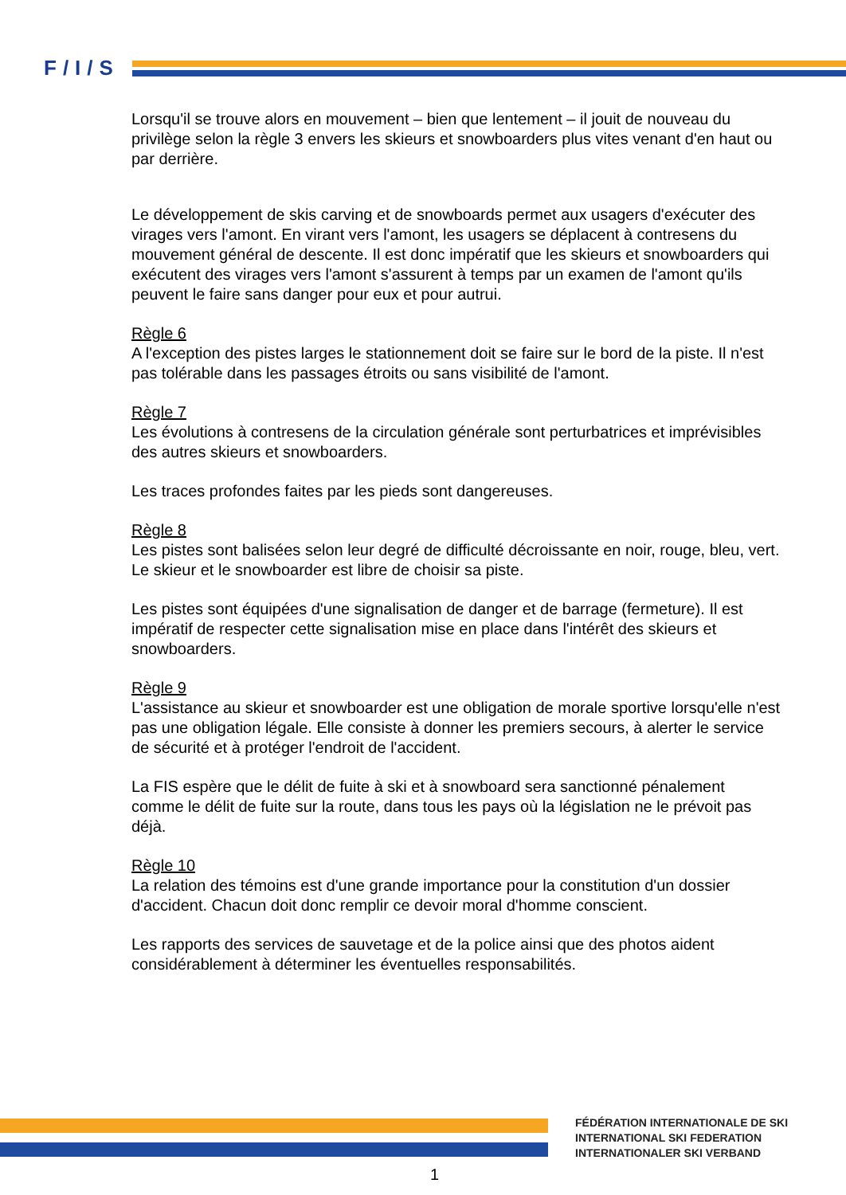F/I/S
Lorsqu'il se trouve alors en mouvement – bien que lentement – il jouit de nouveau du privilège selon la règle 3 envers les skieurs et snowboarders plus vites venant d'en haut ou par derrière.
Le développement de skis carving et de snowboards permet aux usagers d'exécuter des virages vers l'amont. En virant vers l'amont, les usagers se déplacent à contresens du mouvement général de descente. Il est donc impératif que les skieurs et snowboarders qui exécutent des virages vers l'amont s'assurent à temps par un examen de l'amont qu'ils peuvent le faire sans danger pour eux et pour autrui.
Règle 6
A l'exception des pistes larges le stationnement doit se faire sur le bord de la piste. Il n'est pas tolérable dans les passages étroits ou sans visibilité de l'amont.
Règle 7
Les évolutions à contresens de la circulation générale sont perturbatrices et imprévisibles des autres skieurs et snowboarders.
Les traces profondes faites par les pieds sont dangereuses.
Règle 8
Les pistes sont balisées selon leur degré de difficulté décroissante en noir, rouge, bleu, vert. Le skieur et le snowboarder est libre de choisir sa piste.
Les pistes sont équipées d'une signalisation de danger et de barrage (fermeture). Il est impératif de respecter cette signalisation mise en place dans l'intérêt des skieurs et snowboarders.
Règle 9
L'assistance au skieur et snowboarder est une obligation de morale sportive lorsqu'elle n'est pas une obligation légale. Elle consiste à donner les premiers secours, à alerter le service de sécurité et à protéger l'endroit de l'accident.
La FIS espère que le délit de fuite à ski et à snowboard sera sanctionné pénalement comme le délit de fuite sur la route, dans tous les pays où la législation ne le prévoit pas déjà.
Règle 10
La relation des témoins est d'une grande importance pour la constitution d'un dossier d'accident. Chacun doit donc remplir ce devoir moral d'homme conscient.
Les rapports des services de sauvetage et de la police ainsi que des photos aident considérablement à déterminer les éventuelles responsabilités.
FÉDÉRATION INTERNATIONALE DE SKI
INTERNATIONAL SKI FEDERATION
INTERNATIONALER SKI VERBAND
1